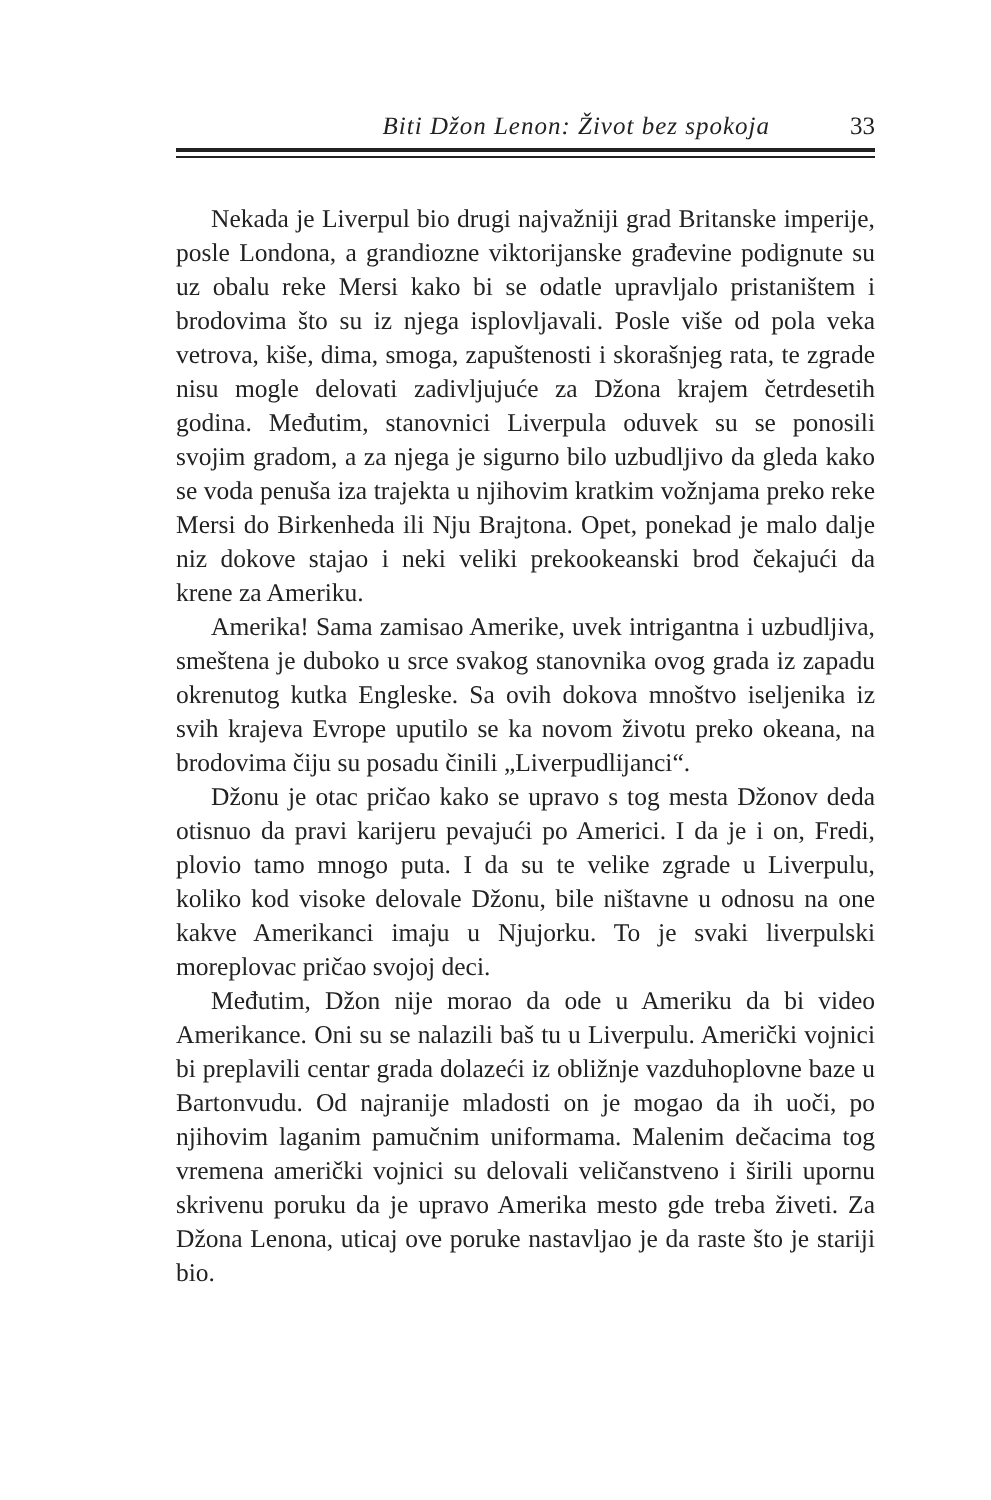Biti Džon Lenon: Život bez spokoja 33
Nekada je Liverpul bio drugi najvažniji grad Britanske imperije, posle Londona, a grandiozne viktorijanske građevine podignute su uz obalu reke Mersi kako bi se odatle upravljalo pristaništem i brodovima što su iz njega isplovljavali. Posle više od pola veka vetrova, kiše, dima, smoga, zapuštenosti i skorašnjeg rata, te zgrade nisu mogle delovati zadivljujuće za Džona krajem četrdesetih godina. Međutim, stanovnici Liverpula oduvek su se ponosili svojim gradom, a za njega je sigurno bilo uzbudljivo da gleda kako se voda penuša iza trajekta u njihovim kratkim vožnjama preko reke Mersi do Birkenheda ili Nju Brajtona. Opet, ponekad je malo dalje niz dokove stajao i neki veliki prekookeanski brod čekajući da krene za Ameriku.
Amerika! Sama zamisao Amerike, uvek intrigantna i uzbudljiva, smeštena je duboko u srce svakog stanovnika ovog grada iz zapadu okrenutog kutka Engleske. Sa ovih dokova mnoštvo iseljenika iz svih krajeva Evrope uputilo se ka novom životu preko okeana, na brodovima čiju su posadu činili „Liverpudlijanci“.
Džonu je otac pričao kako se upravo s tog mesta Džonov deda otisnuo da pravi karijeru pevajući po Americi. I da je i on, Fredi, plovio tamo mnogo puta. I da su te velike zgrade u Liverpulu, koliko kod visoke delovale Džonu, bile ništavne u odnosu na one kakve Amerikanci imaju u Njujorku. To je svaki liverpulski moreplovac pričao svojoj deci.
Međutim, Džon nije morao da ode u Ameriku da bi video Amerikance. Oni su se nalazili baš tu u Liverpulu. Američki vojnici bi preplavili centar grada dolazeći iz obližnje vazduhoplovne baze u Bartonvudu. Od najranije mladosti on je mogao da ih uoči, po njihovim laganim pamučnim uniformama. Malenim dečacima tog vremena američki vojnici su delovali veličanstveno i širili upornu skrivenu poruku da je upravo Amerika mesto gde treba živeti. Za Džona Lenona, uticaj ove poruke nastavljao je da raste što je stariji bio.